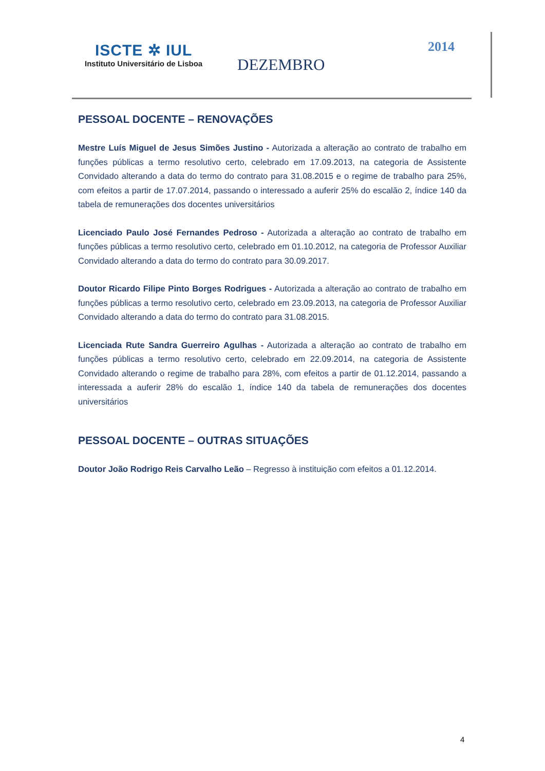ISCTE ✲ IUL
Instituto Universitário de Lisboa
DEZEMBRO
2014
PESSOAL DOCENTE – RENOVAÇÕES
Mestre Luís Miguel de Jesus Simões Justino - Autorizada a alteração ao contrato de trabalho em funções públicas a termo resolutivo certo, celebrado em 17.09.2013, na categoria de Assistente Convidado alterando a data do termo do contrato para 31.08.2015 e o regime de trabalho para 25%, com efeitos a partir de 17.07.2014, passando o interessado a auferir 25% do escalão 2, índice 140 da tabela de remunerações dos docentes universitários
Licenciado Paulo José Fernandes Pedroso - Autorizada a alteração ao contrato de trabalho em funções públicas a termo resolutivo certo, celebrado em 01.10.2012, na categoria de Professor Auxiliar Convidado alterando a data do termo do contrato para 30.09.2017.
Doutor Ricardo Filipe Pinto Borges Rodrigues - Autorizada a alteração ao contrato de trabalho em funções públicas a termo resolutivo certo, celebrado em 23.09.2013, na categoria de Professor Auxiliar Convidado alterando a data do termo do contrato para 31.08.2015.
Licenciada Rute Sandra Guerreiro Agulhas - Autorizada a alteração ao contrato de trabalho em funções públicas a termo resolutivo certo, celebrado em 22.09.2014, na categoria de Assistente Convidado alterando o regime de trabalho para 28%, com efeitos a partir de 01.12.2014, passando a interessada a auferir 28% do escalão 1, índice 140 da tabela de remunerações dos docentes universitários
PESSOAL DOCENTE – OUTRAS SITUAÇÕES
Doutor João Rodrigo Reis Carvalho Leão – Regresso à instituição com efeitos a 01.12.2014.
4